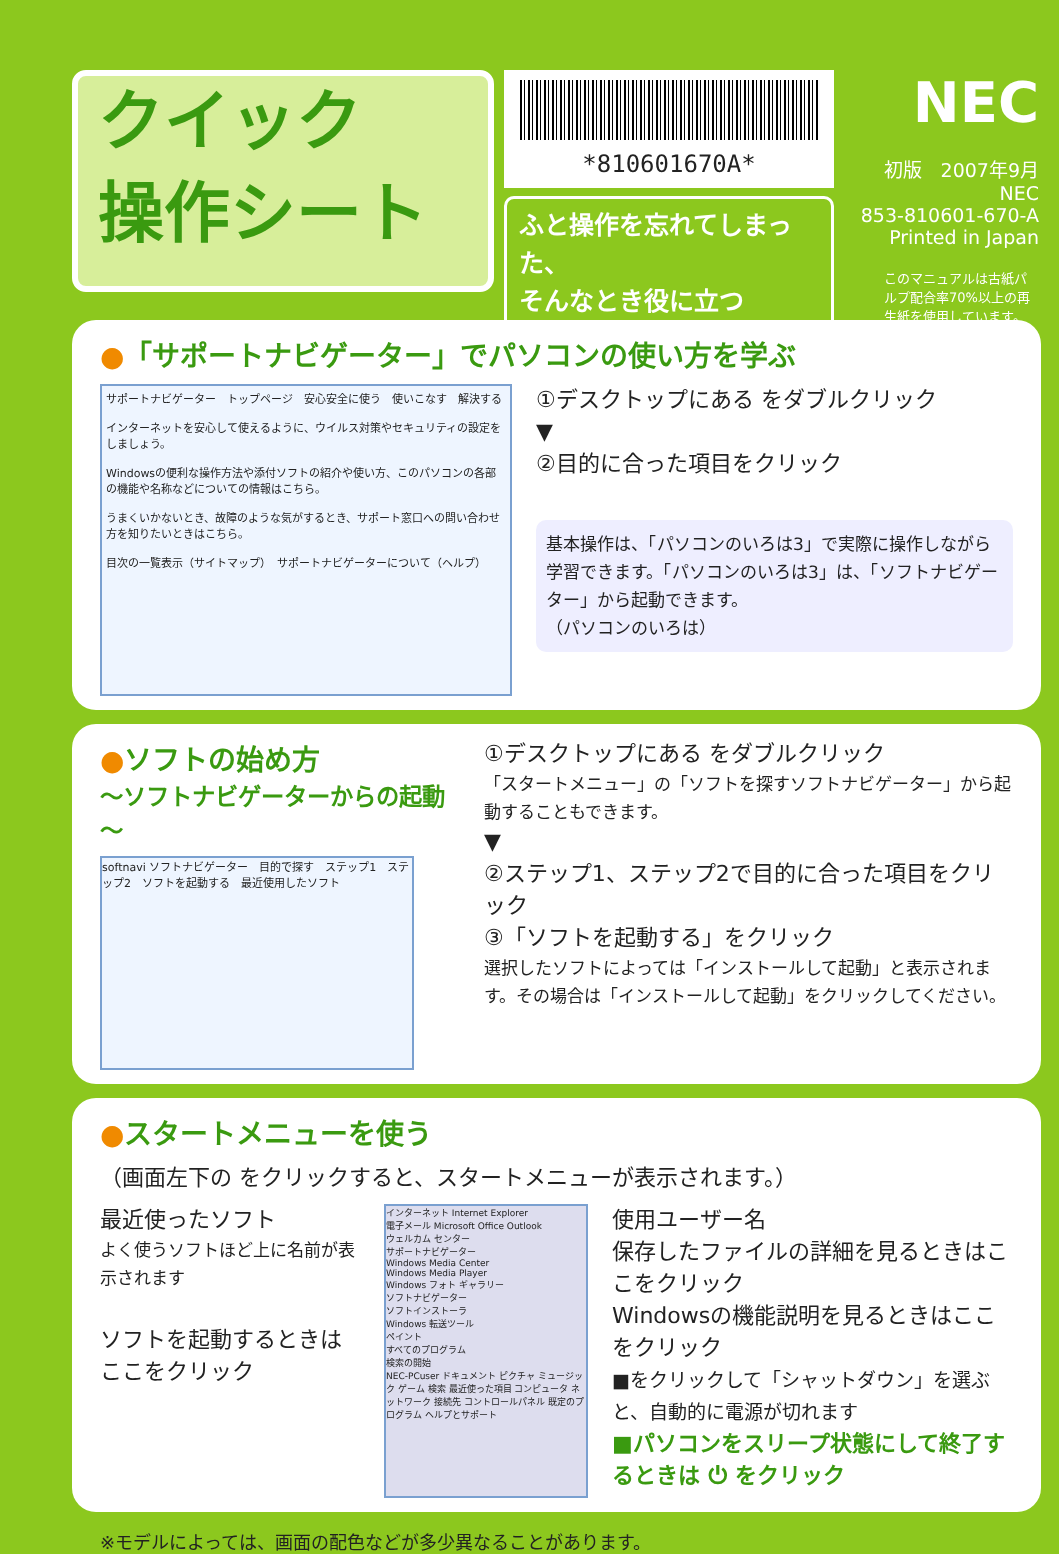クイック
操作シート
*810601670A*
ふと操作を忘れてしまった、
そんなとき役に立つ
NEC
初版　2007年9月
NEC
853-810601-670-A
Printed in Japan
このマニュアルは古紙パルプ配合率70%以上の再生紙を使用しています。
●「サポートナビゲーター」でパソコンの使い方を学ぶ
サポートナビゲーター　トップページ　安心安全に使う　使いこなす　解決する
インターネットを安心して使えるように、ウイルス対策やセキュリティの設定をしましょう。
Windowsの便利な操作方法や添付ソフトの紹介や使い方、このパソコンの各部の機能や名称などについての情報はこちら。
うまくいかないとき、故障のような気がするとき、サポート窓口への問い合わせ方を知りたいときはこちら。
目次の一覧表示（サイトマップ）　サポートナビゲーターについて（ヘルプ）
①デスクトップにある をダブルクリック
▼
②目的に合った項目をクリック
基本操作は、「パソコンのいろは3」で実際に操作しながら学習できます。「パソコンのいろは3」は、「ソフトナビゲーター」から起動できます。
（パソコンのいろは）
●ソフトの始め方
～ソフトナビゲーターからの起動～
softnavi ソフトナビゲーター　目的で探す　ステップ1　ステップ2　ソフトを起動する　最近使用したソフト
①デスクトップにある をダブルクリック
「スタートメニュー」の「ソフトを探すソフトナビゲーター」から起動することもできます。
▼
②ステップ1、ステップ2で目的に合った項目をクリック
③「ソフトを起動する」をクリック
選択したソフトによっては「インストールして起動」と表示されます。その場合は「インストールして起動」をクリックしてください。
●スタートメニューを使う
（画面左下の をクリックすると、スタートメニューが表示されます。）
最近使ったソフト
よく使うソフトほど上に名前が表示されます
ソフトを起動するときはここをクリック
インターネット Internet Explorer
電子メール Microsoft Office Outlook
ウェルカム センター
サポートナビゲーター
Windows Media Center
Windows Media Player
Windows フォト ギャラリー
ソフトナビゲーター
ソフトインストーラ
Windows 転送ツール
ペイント
すべてのプログラム
検索の開始
NEC-PCuser ドキュメント ピクチャ ミュージック ゲーム 検索 最近使った項目 コンピュータ ネットワーク 接続先 コントロールパネル 既定のプログラム ヘルプとサポート
使用ユーザー名
保存したファイルの詳細を見るときはここをクリック
Windowsの機能説明を見るときはここをクリック
■をクリックして「シャットダウン」を選ぶと、自動的に電源が切れます
■パソコンをスリープ状態にして終了するときは ⏻ をクリック
※モデルによっては、画面の配色などが多少異なることがあります。